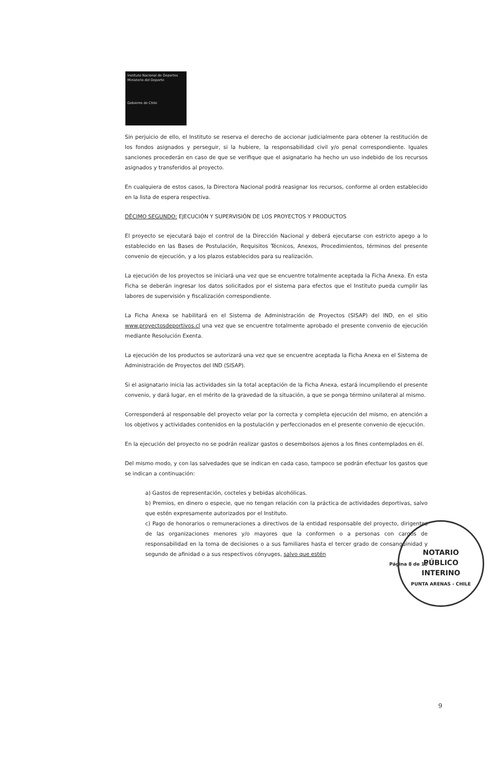Instituto Nacional de Deportes
Ministerio del Deporte
Gobierno de Chile
Sin perjuicio de ello, el Instituto se reserva el derecho de accionar judicialmente para obtener la restitución de los fondos asignados y perseguir, si la hubiere, la responsabilidad civil y/o penal correspondiente. Iguales sanciones procederán en caso de que se verifique que el asignatario ha hecho un uso indebido de los recursos asignados y transferidos al proyecto.
En cualquiera de estos casos, la Directora Nacional podrá reasignar los recursos, conforme al orden establecido en la lista de espera respectiva.
DÉCIMO SEGUNDO: EJECUCIÓN Y SUPERVISIÓN DE LOS PROYECTOS Y PRODUCTOS
El proyecto se ejecutará bajo el control de la Dirección Nacional y deberá ejecutarse con estricto apego a lo establecido en las Bases de Postulación, Requisitos Técnicos, Anexos, Procedimientos, términos del presente convenio de ejecución, y a los plazos establecidos para su realización.
La ejecución de los proyectos se iniciará una vez que se encuentre totalmente aceptada la Ficha Anexa. En esta Ficha se deberán ingresar los datos solicitados por el sistema para efectos que el Instituto pueda cumplir las labores de supervisión y fiscalización correspondiente.
La Ficha Anexa se habilitará en el Sistema de Administración de Proyectos (SISAP) del IND, en el sitio www.proyectosdeportivos.cl una vez que se encuentre totalmente aprobado el presente convenio de ejecución mediante Resolución Exenta.
La ejecución de los productos se autorizará una vez que se encuentre aceptada la Ficha Anexa en el Sistema de Administración de Proyectos del IND (SISAP).
Si el asignatario inicia las actividades sin la total aceptación de la Ficha Anexa, estará incumpliendo el presente convenio, y dará lugar, en el mérito de la gravedad de la situación, a que se ponga término unilateral al mismo.
Corresponderá al responsable del proyecto velar por la correcta y completa ejecución del mismo, en atención a los objetivos y actividades contenidos en la postulación y perfeccionados en el presente convenio de ejecución.
En la ejecución del proyecto no se podrán realizar gastos o desembolsos ajenos a los fines contemplados en él.
Del mismo modo, y con las salvedades que se indican en cada caso, tampoco se podrán efectuar los gastos que se indican a continuación:
a) Gastos de representación, cocteles y bebidas alcohólicas.
b) Premios, en dinero o especie, que no tengan relación con la práctica de actividades deportivas, salvo que estén expresamente autorizados por el Instituto.
c) Pago de honorarios o remuneraciones a directivos de la entidad responsable del proyecto, dirigentes de las organizaciones menores y/o mayores que la conformen o a personas con cargos de responsabilidad en la toma de decisiones o a sus familiares hasta el tercer grado de consanguinidad y segundo de afinidad o a sus respectivos cónyuges, salvo que estén
Página 8 de 10
NOTARIO
PÚBLICO
INTERINO
PUNTA ARENAS - CHILE
9